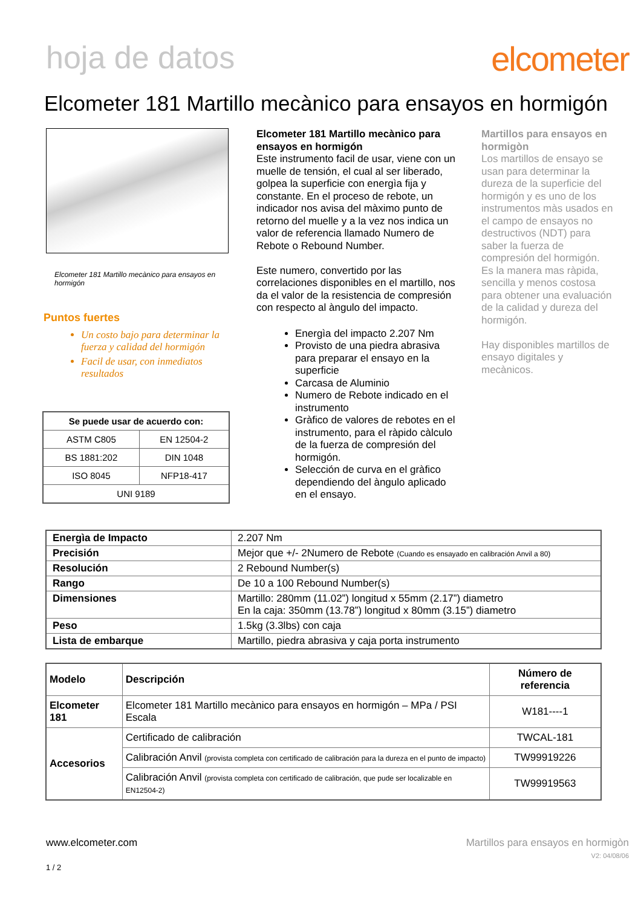hoja de datos elcometer
Elcometer 181 Martillo mecànico para ensayos en hormigón
Elcometer 181 Martillo mecànico para ensayos en hormigón
Puntos fuertes
Un costo bajo para determinar la fuerza y calidad del hormigón
Facil de usar, con inmediatos resultados
| Se puede usar de acuerdo con: | |
| --- | --- |
| ASTM C805 | EN 12504-2 |
| BS 1881:202 | DIN 1048 |
| ISO 8045 | NFP18-417 |
| UNI 9189 | |
Elcometer 181 Martillo mecànico para ensayos en hormigón
Este instrumento facil de usar, viene con un muelle de tensión, el cual al ser liberado, golpea la superficie con energìa fija y constante. En el proceso de rebote, un indicador nos avisa del màximo punto de retorno del muelle y a la vez nos indica un valor de referencia llamado Numero de Rebote o Rebound Number.
Este numero, convertido por las correlaciones disponibles en el martillo, nos da el valor de la resistencia de compresión con respecto al àngulo del impacto.
Energìa del impacto 2.207 Nm
Provisto de una piedra abrasiva para preparar el ensayo en la superficie
Carcasa de Aluminio
Numero de Rebote indicado en el instrumento
Gràfico de valores de rebotes en el instrumento, para el ràpido càlculo de la fuerza de compresión del hormigón.
Selección de curva en el gràfico dependiendo del àngulo aplicado en el ensayo.
Martillos para ensayos en hormigòn
Los martillos de ensayo se usan para determinar la dureza de la superficie del hormigón y es uno de los instrumentos màs usados en el campo de ensayos no destructivos (NDT) para saber la fuerza de compresión del hormigón. Es la manera mas ràpida, sencilla y menos costosa para obtener una evaluación de la calidad y dureza del hormigón.
Hay disponibles martillos de ensayo digitales y mecànicos.
| Energìa de Impacto | 2.207 Nm |
| Precisión | Mejor que +/- 2Numero de Rebote (Cuando es ensayado en calibración Anvil a 80) |
| Resolución | 2 Rebound Number(s) |
| Rango | De 10 a 100 Rebound Number(s) |
| Dimensiones | Martillo: 280mm (11.02”) longitud x 55mm (2.17”) diametro En la caja: 350mm (13.78”) longitud x 80mm (3.15”) diametro |
| Peso | 1.5kg (3.3lbs) con caja |
| Lista de embarque | Martillo, piedra abrasiva y caja porta instrumento |
| Modelo | Descripción | Número de referencia |
| --- | --- | --- |
| Elcometer 181 | Elcometer 181 Martillo mecànico para ensayos en hormigón – MPa / PSI Escala | W181----1 |
| Accesorios | Certificado de calibración | TWCAL-181 |
| | Calibración Anvil (provista completa con certificado de calibración para la dureza en el punto de impacto) | TW99919226 |
| | Calibración Anvil (provista completa con certificado de calibración, que pude ser localizable en EN12504-2) | TW99919563 |
www.elcometer.com
1 / 2
Martillos para ensayos en hormigòn
V2: 04/08/06